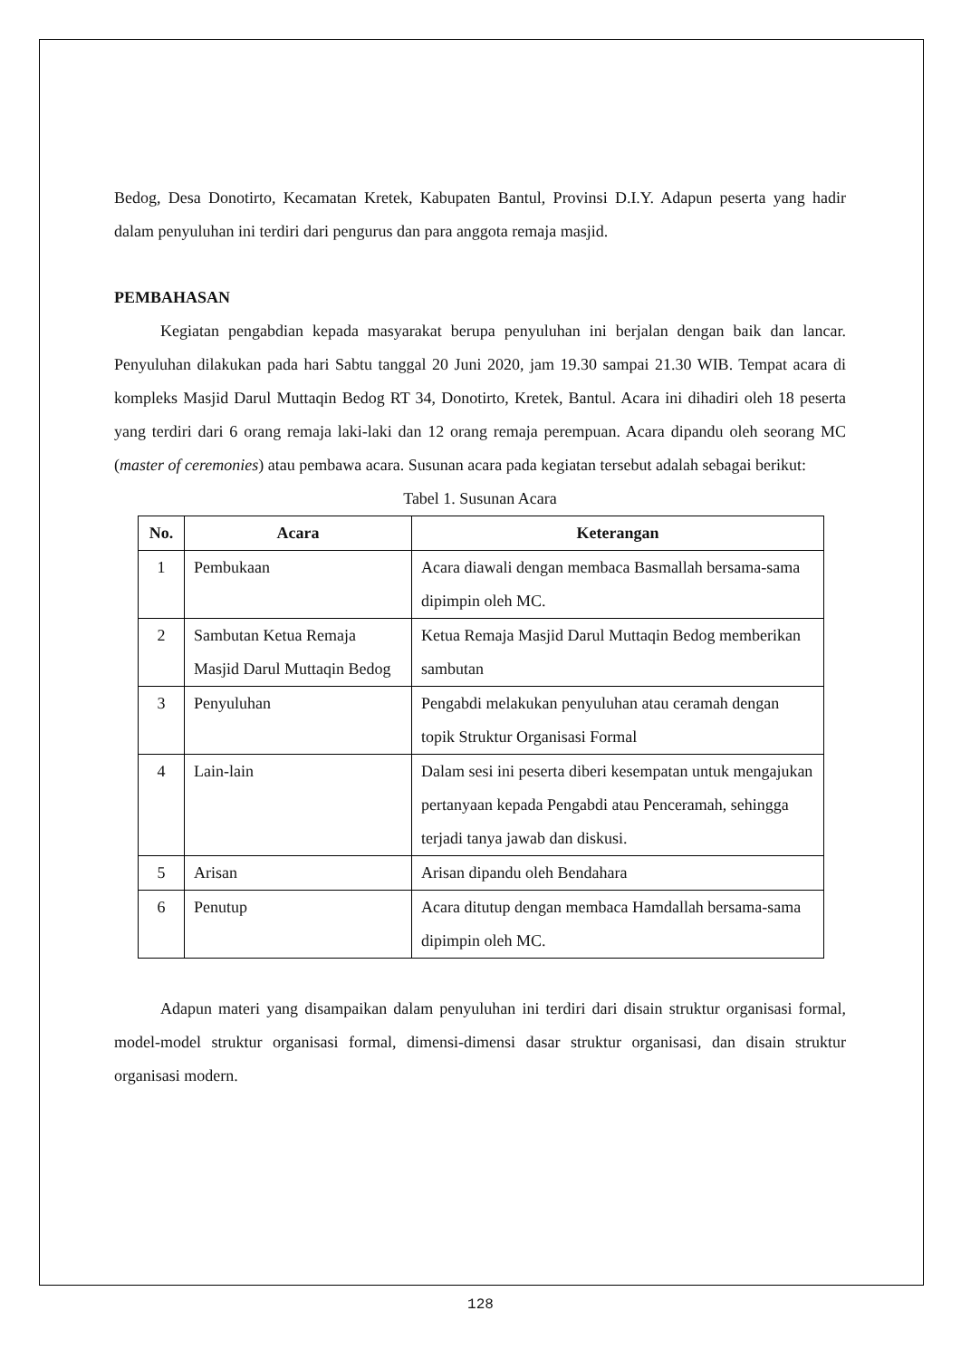Bedog, Desa Donotirto, Kecamatan Kretek, Kabupaten Bantul, Provinsi D.I.Y. Adapun peserta yang hadir dalam penyuluhan ini terdiri dari pengurus dan para anggota remaja masjid.
PEMBAHASAN
Kegiatan pengabdian kepada masyarakat berupa penyuluhan ini berjalan dengan baik dan lancar. Penyuluhan dilakukan pada hari Sabtu tanggal 20 Juni 2020, jam 19.30 sampai 21.30 WIB. Tempat acara di kompleks Masjid Darul Muttaqin Bedog RT 34, Donotirto, Kretek, Bantul. Acara ini dihadiri oleh 18 peserta yang terdiri dari 6 orang remaja laki-laki dan 12 orang remaja perempuan. Acara dipandu oleh seorang MC (master of ceremonies) atau pembawa acara. Susunan acara pada kegiatan tersebut adalah sebagai berikut:
Tabel 1. Susunan Acara
| No. | Acara | Keterangan |
| --- | --- | --- |
| 1 | Pembukaan | Acara diawali dengan membaca Basmallah bersama-sama dipimpin oleh MC. |
| 2 | Sambutan Ketua Remaja Masjid Darul Muttaqin Bedog | Ketua Remaja Masjid Darul Muttaqin Bedog memberikan sambutan |
| 3 | Penyuluhan | Pengabdi melakukan penyuluhan atau ceramah dengan topik Struktur Organisasi Formal |
| 4 | Lain-lain | Dalam sesi ini peserta diberi kesempatan untuk mengajukan pertanyaan kepada Pengabdi atau Penceramah, sehingga terjadi tanya jawab dan diskusi. |
| 5 | Arisan | Arisan dipandu oleh Bendahara |
| 6 | Penutup | Acara ditutup dengan membaca Hamdallah bersama-sama dipimpin oleh MC. |
Adapun materi yang disampaikan dalam penyuluhan ini terdiri dari disain struktur organisasi formal, model-model struktur organisasi formal, dimensi-dimensi dasar struktur organisasi, dan disain struktur organisasi modern.
128